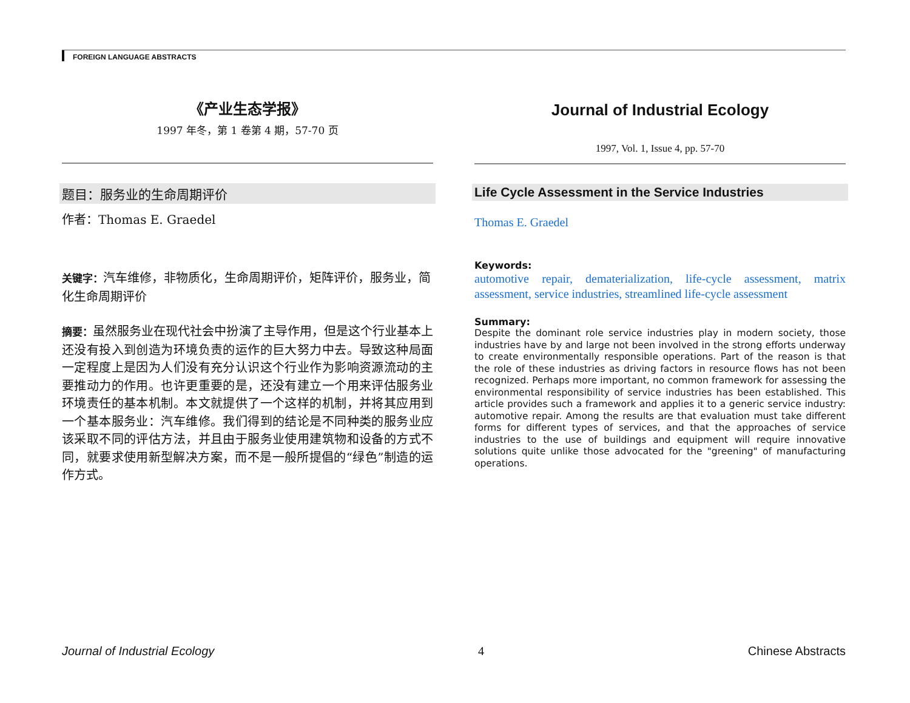FOREIGN LANGUAGE ABSTRACTS
《产业生态学报》
1997 年冬，第 1 卷第 4 期，57-70 页
题目：服务业的生命周期评价
作者：Thomas E. Graedel
关键字：汽车维修，非物质化，生命周期评价，矩阵评价，服务业，简化生命周期评价
摘要：虽然服务业在现代社会中扮演了主导作用，但是这个行业基本上还没有投入到创造为环境负责的运作的巨大努力中去。导致这种局面一定程度上是因为人们没有充分认识这个行业作为影响资源流动的主要推动力的作用。也许更重要的是，还没有建立一个用来评估服务业环境责任的基本机制。本文就提供了一个这样的机制，并将其应用到一个基本服务业：汽车维修。我们得到的结论是不同种类的服务业应该采取不同的评估方法，并且由于服务业使用建筑物和设备的方式不同，就要求使用新型解决方案，而不是一般所提倡的“绿色”制造的运作方式。
Journal of Industrial Ecology
1997, Vol. 1, Issue 4, pp. 57-70
Life Cycle Assessment in the Service Industries
Thomas E. Graedel
Keywords:
automotive repair, dematerialization, life-cycle assessment, matrix assessment, service industries, streamlined life-cycle assessment
Summary:
Despite the dominant role service industries play in modern society, those industries have by and large not been involved in the strong efforts underway to create environmentally responsible operations. Part of the reason is that the role of these industries as driving factors in resource flows has not been recognized. Perhaps more important, no common framework for assessing the environmental responsibility of service industries has been established. This article provides such a framework and applies it to a generic service industry: automotive repair. Among the results are that evaluation must take different forms for different types of services, and that the approaches of service industries to the use of buildings and equipment will require innovative solutions quite unlike those advocated for the "greening" of manufacturing operations.
Journal of Industrial Ecology 4 Chinese Abstracts